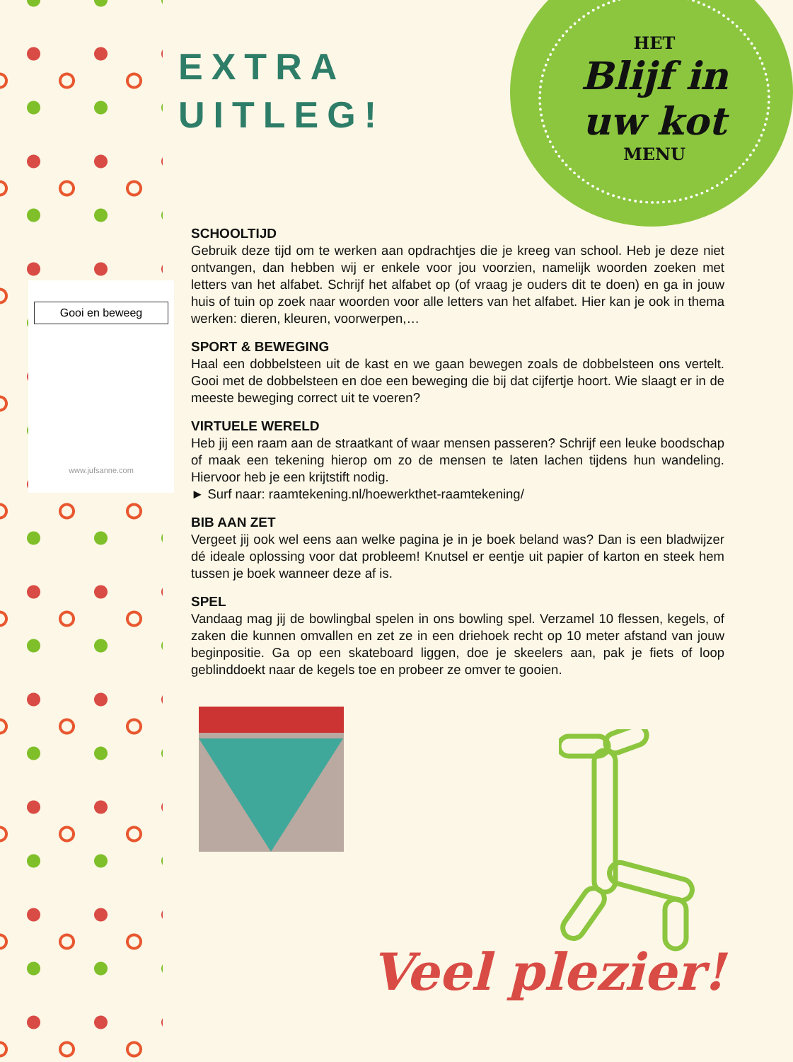HET
Blijf in
uw kot
MENU
EXTRA
UITLEG!
Gooi en beweeg
www.jufsanne.com
SCHOOLTIJD
Gebruik deze tijd om te werken aan opdrachtjes die je kreeg van school. Heb je deze niet ontvangen, dan hebben wij er enkele voor jou voorzien, namelijk woorden zoeken met letters van het alfabet. Schrijf het alfabet op (of vraag je ouders dit te doen) en ga in jouw huis of tuin op zoek naar woorden voor alle letters van het alfabet. Hier kan je ook in thema werken: dieren, kleuren, voorwerpen,…
SPORT & BEWEGING
Haal een dobbelsteen uit de kast en we gaan bewegen zoals de dobbelsteen ons vertelt. Gooi met de dobbelsteen en doe een beweging die bij dat cijfertje hoort. Wie slaagt er in de meeste beweging correct uit te voeren?
VIRTUELE WERELD
Heb jij een raam aan de straatkant of waar mensen passeren? Schrijf een leuke boodschap of maak een tekening hierop om zo de mensen te laten lachen tijdens hun wandeling. Hiervoor heb je een krijtstift nodig.
► Surf naar: raamtekening.nl/hoewerkthet-raamtekening/
BIB AAN ZET
Vergeet jij ook wel eens aan welke pagina je in je boek beland was? Dan is een bladwijzer dé ideale oplossing voor dat probleem! Knutsel er eentje uit papier of karton en steek hem tussen je boek wanneer deze af is.
SPEL
Vandaag mag jij de bowlingbal spelen in ons bowling spel. Verzamel 10 flessen, kegels, of zaken die kunnen omvallen en zet ze in een driehoek recht op 10 meter afstand van jouw beginpositie. Ga op een skateboard liggen, doe je skeelers aan, pak je fiets of loop geblinddoekt naar de kegels toe en probeer ze omver te gooien.
Veel plezier!